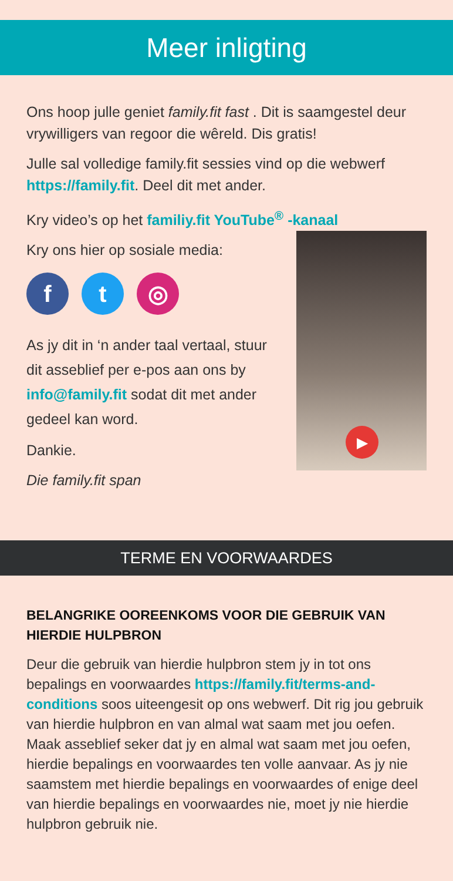Meer inligting
Ons hoop julle geniet family.fit fast . Dit is saamgestel deur vrywilligers van regoor die wêreld. Dis gratis!
Julle sal volledige family.fit sessies vind op die webwerf https://family.fit. Deel dit met ander.
Kry video’s op het familiy.fit YouTube<sup>®</sup> -kanaal
Kry ons hier op sosiale media:
f t ◎
As jy dit in ‘n ander taal vertaal, stuur dit asseblief per e-pos aan ons by info@family.fit sodat dit met ander gedeel kan word.
Dankie.
Die family.fit span
▶
TERME EN VOORWAARDES
BELANGRIKE OOREENKOMS VOOR DIE GEBRUIK VAN HIERDIE HULPBRON
Deur die gebruik van hierdie hulpbron stem jy in tot ons bepalings en voorwaardes https://family.fit/terms-and-conditions soos uiteengesit op ons webwerf. Dit rig jou gebruik van hierdie hulpbron en van almal wat saam met jou oefen. Maak asseblief seker dat jy en almal wat saam met jou oefen, hierdie bepalings en voorwaardes ten volle aanvaar. As jy nie saamstem met hierdie bepalings en voorwaardes of enige deel van hierdie bepalings en voorwaardes nie, moet jy nie hierdie hulpbron gebruik nie.